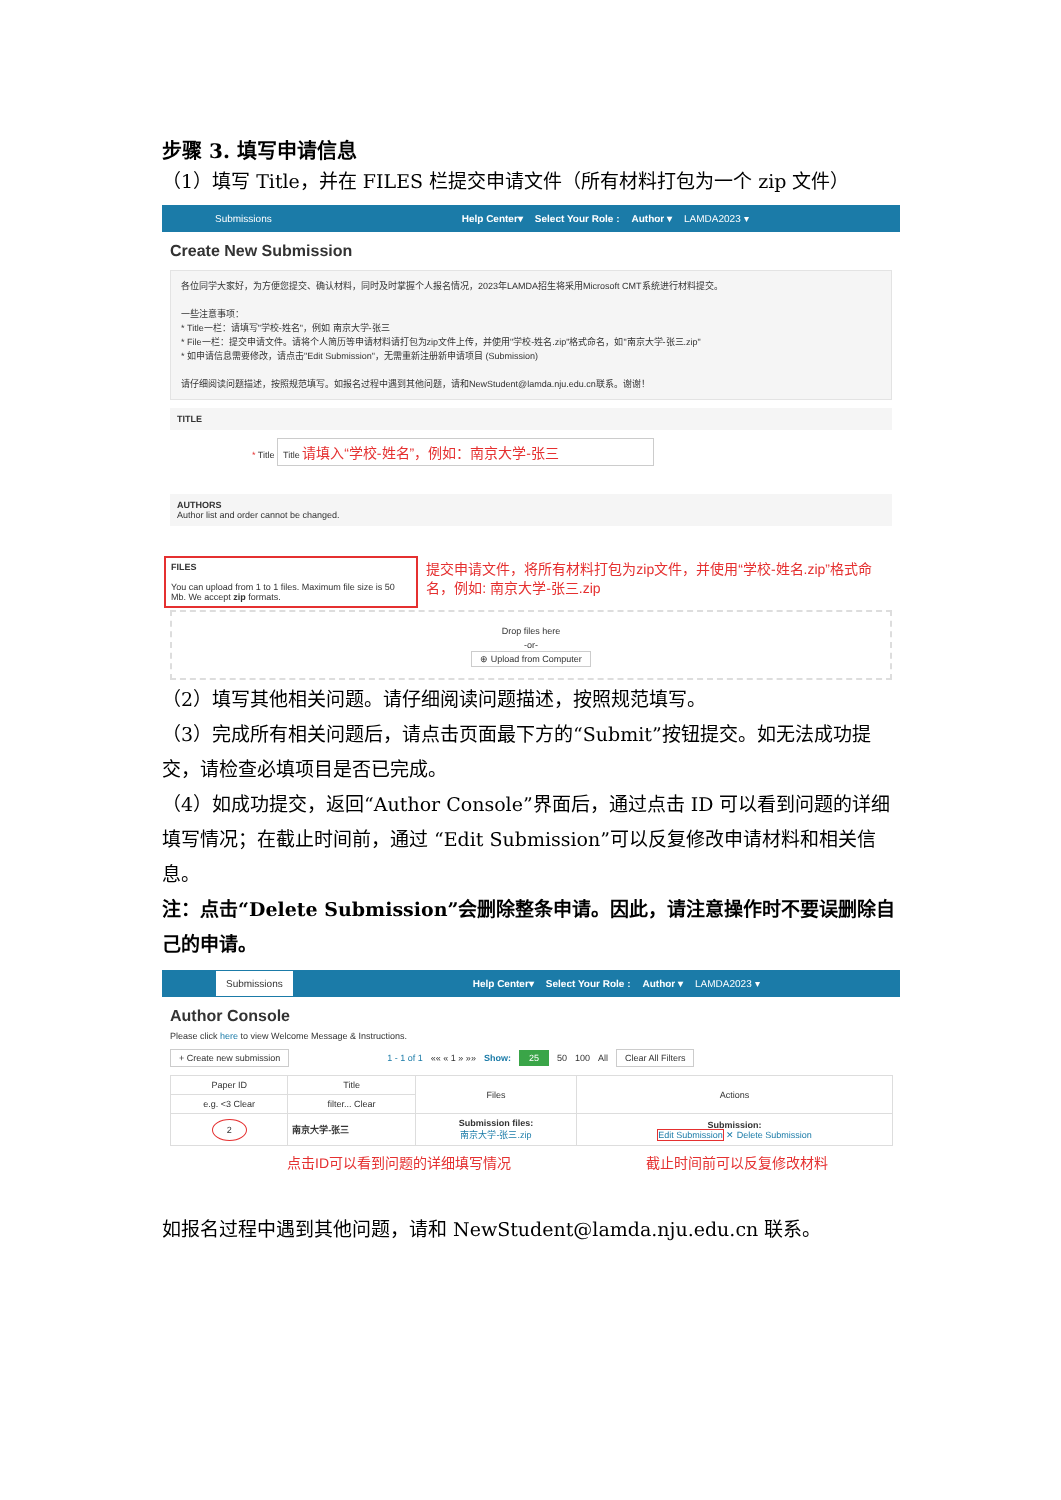步骤 3. 填写申请信息
（1）填写 Title，并在 FILES 栏提交申请文件（所有材料打包为一个 zip 文件）
Submissions Help Center▾ Select Your Role : Author ▾ LAMDA2023 ▾
Create New Submission
各位同学大家好，为方便您提交、确认材料，同时及时掌握个人报名情况，2023年LAMDA招生将采用Microsoft CMT系统进行材料提交。
一些注意事项：
* Title一栏：请填写"学校-姓名"，例如 南京大学-张三
* File一栏：提交申请文件。请将个人简历等申请材料请打包为zip文件上传，并使用"学校-姓名.zip"格式命名，如"南京大学-张三.zip"
* 如申请信息需要修改，请点击"Edit Submission"，无需重新注册新申请项目 (Submission)
请仔细阅读问题描述，按照规范填写。如报名过程中遇到其他问题，请和NewStudent@lamda.nju.edu.cn联系。谢谢！
TITLE
* Title Title 请填入“学校-姓名”，例如：南京大学-张三
AUTHORS
Author list and order cannot be changed.
FILES
You can upload from 1 to 1 files. Maximum file size is 50 Mb. We accept zip formats.
提交申请文件，将所有材料打包为zip文件，并使用“学校-姓名.zip”格式命名，例如: 南京大学-张三.zip
Drop files here
-or-
⊕ Upload from Computer
（2）填写其他相关问题。请仔细阅读问题描述，按照规范填写。
（3）完成所有相关问题后，请点击页面最下方的“Submit”按钮提交。如无法成功提交，请检查必填项目是否已完成。
（4）如成功提交，返回“Author Console”界面后，通过点击 ID 可以看到问题的详细填写情况；在截止时间前，通过 “Edit Submission”可以反复修改申请材料和相关信息。
注：点击“Delete Submission”会删除整条申请。因此，请注意操作时不要误删除自己的申请。
Submissions Help Center▾ Select Your Role : Author ▾ LAMDA2023 ▾
Author Console
Please click here to view Welcome Message & Instructions.
+ Create new submission 1 - 1 of 1 «« « 1 » »» Show: 25 50 100 All Clear All Filters
| Paper ID | Title | Files | Actions |
| --- | --- | --- | --- |
| e.g. <3 Clear | filter... Clear | | |
| 2 | 南京大学-张三 | Submission files: 南京大学-张三.zip | Submission: Edit Submission ✕ Delete Submission |
点击ID可以看到问题的详细填写情况 截止时间前可以反复修改材料
如报名过程中遇到其他问题，请和 NewStudent@lamda.nju.edu.cn 联系。